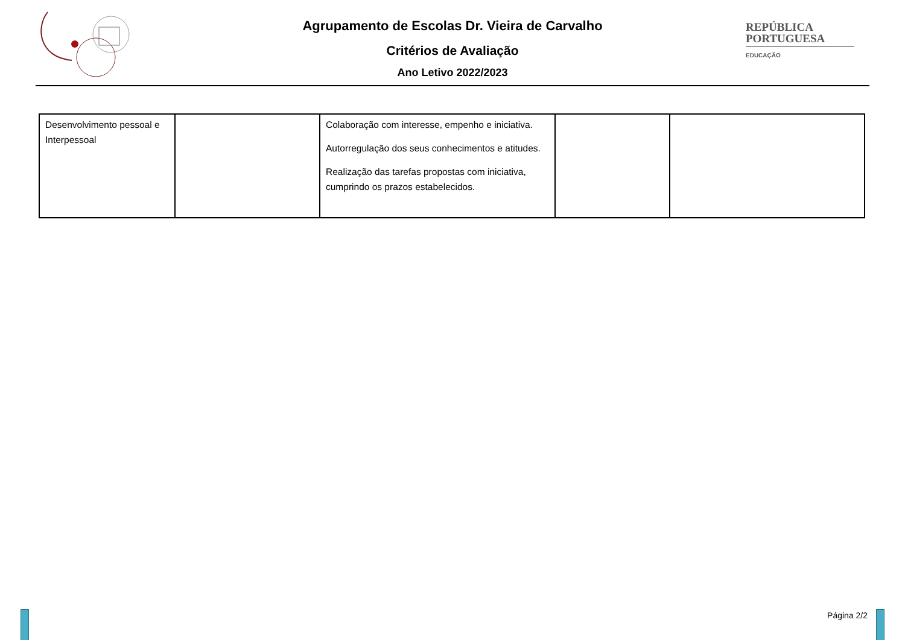Agrupamento de Escolas Dr. Vieira de Carvalho
Critérios de Avaliação
Ano Letivo 2022/2023
REPÚBLICA
PORTUGUESA
EDUCAÇÃO
| Desenvolvimento pessoal e Interpessoal | | Colaboração com interesse, empenho e iniciativa. Autorregulação dos seus conhecimentos e atitudes. Realização das tarefas propostas com iniciativa, cumprindo os prazos estabelecidos. | | |
Página 2/2